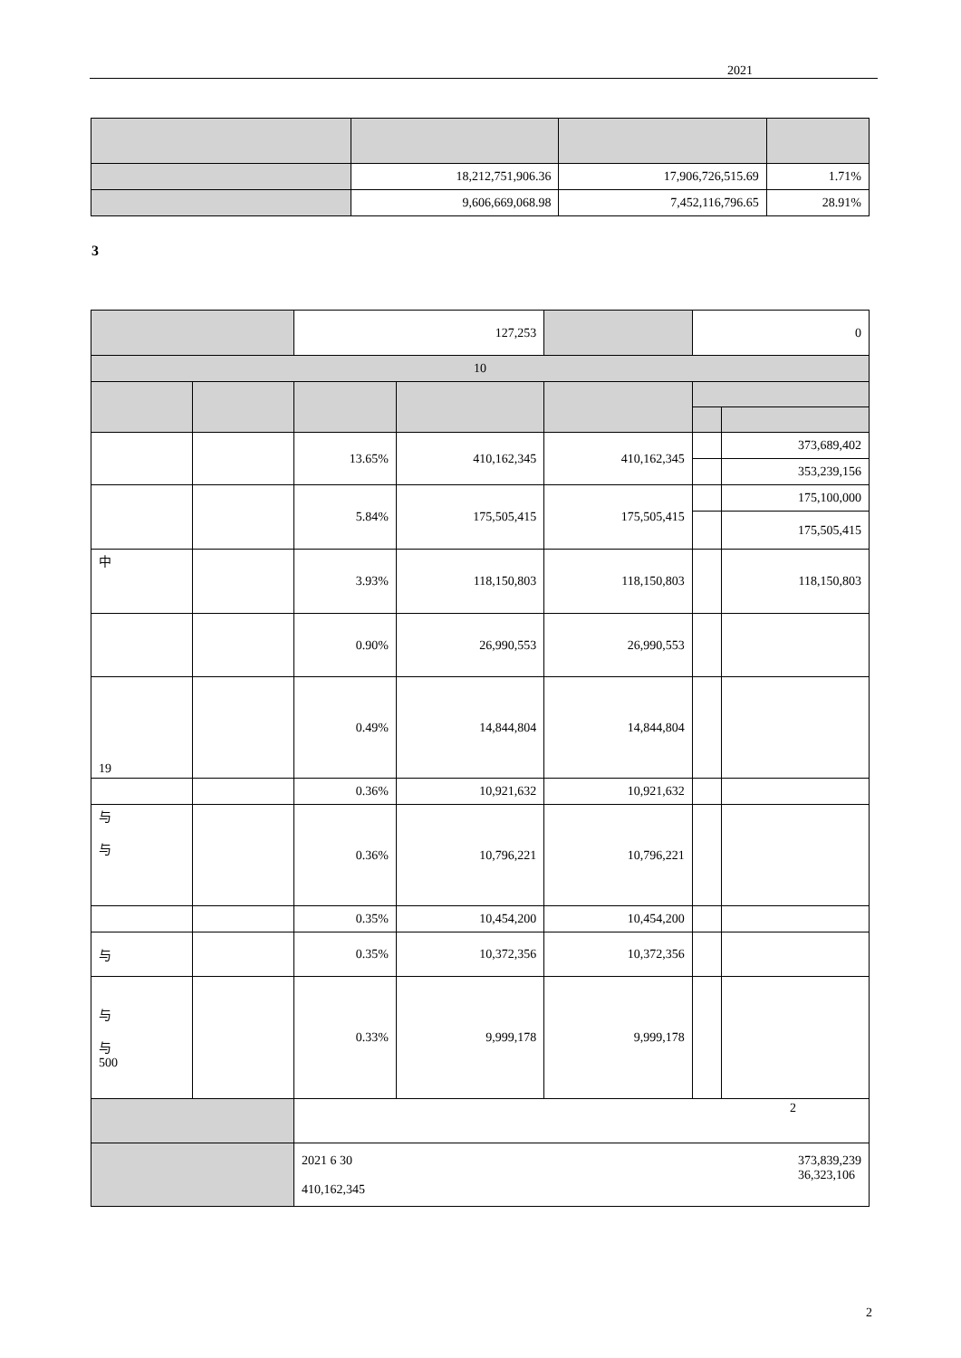2021
| | 18,212,751,906.36 | 17,906,726,515.69 | 1.71% |
| | 9,606,669,068.98 | 7,452,116,796.65 | 28.91% |
3
| | | 127,253 | | | 0 | |
| 10 | | | | | | |
| | | 13.65% | 410,162,345 | 410,162,345 | | 373,689,402 |
| | | | | | | 353,239,156 |
| | | 5.84% | 175,505,415 | 175,505,415 | | 175,100,000 |
| | | | | | | 175,505,415 |
| 中 | | 3.93% | 118,150,803 | 118,150,803 | | 118,150,803 |
| | | 0.90% | 26,990,553 | 26,990,553 | | |
| 19 | | 0.49% | 14,844,804 | 14,844,804 | | |
| | | 0.36% | 10,921,632 | 10,921,632 | | |
| 与 与 | | 0.36% | 10,796,221 | 10,796,221 | | |
| | | 0.35% | 10,454,200 | 10,454,200 | | |
| 与 | | 0.35% | 10,372,356 | 10,372,356 | | |
| 与 与 500 | | 0.33% | 9,999,178 | 9,999,178 | | |
| | | 2 | | | | |
| | | 2021 6 30 373,839,239 36,323,106 410,162,345 | | | | |
2